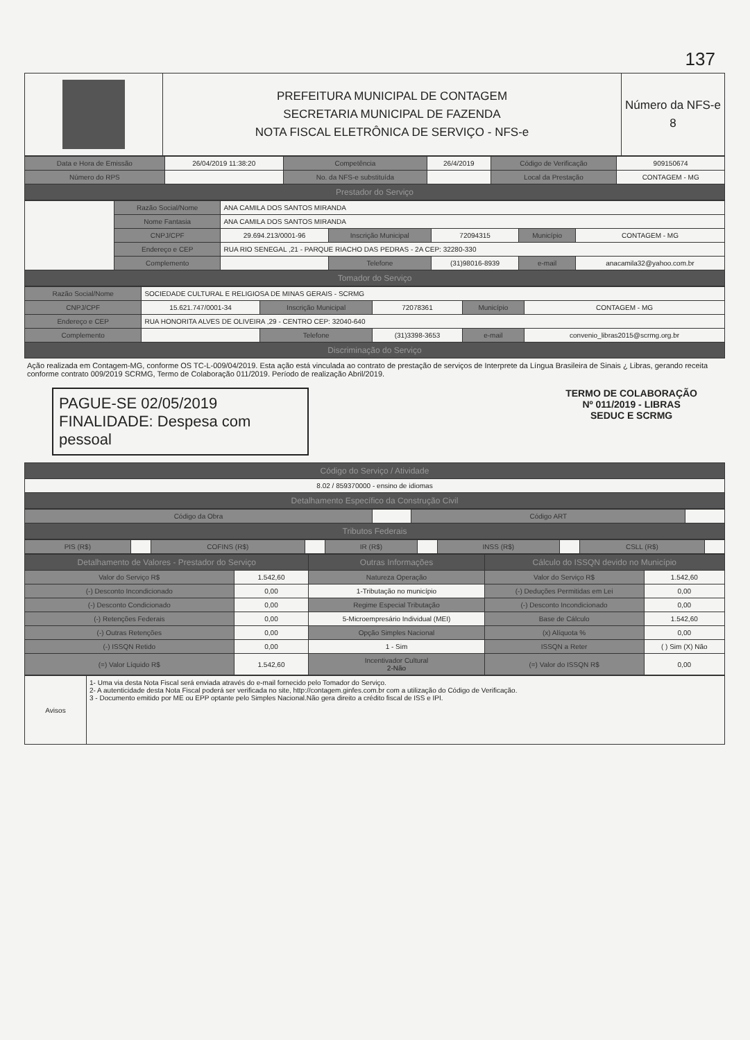137
| | PREFEITURA MUNICIPAL DE CONTAGEM SECRETARIA MUNICIPAL DE FAZENDA NOTA FISCAL ELETRÔNICA DE SERVIÇO - NFS-e | Número da NFS-e 8 |
| Data e Hora de Emissão | 26/04/2019 11:38:20 | Competência | 26/4/2019 | Código de Verificação | 909150674 |
| Número do RPS | | No. da NFS-e substituída | | Local da Prestação | CONTAGEM - MG |
| Prestador do Serviço | | | | | |
| | Razão Social/Nome | ANA CAMILA DOS SANTOS MIRANDA | | | | |
| | Nome Fantasia | ANA CAMILA DOS SANTOS MIRANDA | | | | |
| | CNPJ/CPF | 29.694.213/0001-96 | Inscrição Municipal | 72094315 | Município | CONTAGEM - MG |
| | Endereço e CEP | RUA RIO SENEGAL ,21 - PARQUE RIACHO DAS PEDRAS - 2A CEP: 32280-330 | | | | |
| | Complemento | | Telefone | (31)98016-8939 | e-mail | anacamila32@yahoo.com.br |
| Tomador do Serviço | | | | | | |
| Razão Social/Nome | SOCIEDADE CULTURAL E RELIGIOSA DE MINAS GERAIS - SCRMG | | | | |
| CNPJ/CPF | 15.621.747/0001-34 | Inscrição Municipal | 72078361 | Município | CONTAGEM - MG |
| Endereço e CEP | RUA HONORITA ALVES DE OLIVEIRA ,29 - CENTRO CEP: 32040-640 | | | | |
| Complemento | | Telefone | (31)3398-3653 | e-mail | convenio_libras2015@scrmg.org.br |
| Discriminação do Serviço | | | | | |
Ação realizada em Contagem-MG, conforme OS TC-L-009/04/2019. Esta ação está vinculada ao contrato de prestação de serviços de Interprete da Língua Brasileira de Sinais ¿ Libras, gerando receita conforme contrato 009/2019 SCRMG, Termo de Colaboração 011/2019. Período de realização Abril/2019.
PAGUE-SE 02/05/2019
FINALIDADE: Despesa com pessoal
TERMO DE COLABORAÇÃO
Nº 011/2019 - LIBRAS
SEDUC E SCRMG
| Código do Serviço / Atividade |
| --- |
| 8.02 / 859370000 - ensino de idiomas |
| Detalhamento Específico da Construção Civil |
| Código da Obra | | Código ART | |
| Tributos Federais | | | |
| PIS (R$) | | COFINS (R$) | | IR (R$) | | INSS (R$) | | CSLL (R$) | |
| Detalhamento de Valores - Prestador do Serviço | | Outras Informações | Cálculo do ISSQN devido no Município | |
| --- | --- | --- | --- | --- |
| Valor do Serviço R$ | 1.542,60 | Natureza Operação | Valor do Serviço R$ | 1.542,60 |
| (-) Desconto Incondicionado | 0,00 | 1-Tributação no município | (-) Deduções Permitidas em Lei | 0,00 |
| (-) Desconto Condicionado | 0,00 | Regime Especial Tributação | (-) Desconto Incondicionado | 0,00 |
| (-) Retenções Federais | 0,00 | 5-Microempresário Individual (MEI) | Base de Cálculo | 1.542,60 |
| (-) Outras Retenções | 0,00 | Opção Simples Nacional | (x) Alíquota % | 0,00 |
| (-) ISSQN Retido | 0,00 | 1 - Sim | ISSQN a Reter | ( ) Sim (X) Não |
| (=) Valor Líquido R$ | 1.542,60 | Incentivador Cultural 2-Não | (=) Valor do ISSQN R$ | 0,00 |
| Avisos | 1- Uma via desta Nota Fiscal será enviada através do e-mail fornecido pelo Tomador do Serviço. 2- A autenticidade desta Nota Fiscal poderá ser verificada no site, http://contagem.ginfes.com.br com a utilização do Código de Verificação. 3 - Documento emitido por ME ou EPP optante pelo Simples Nacional.Não gera direito a crédito fiscal de ISS e IPI. |